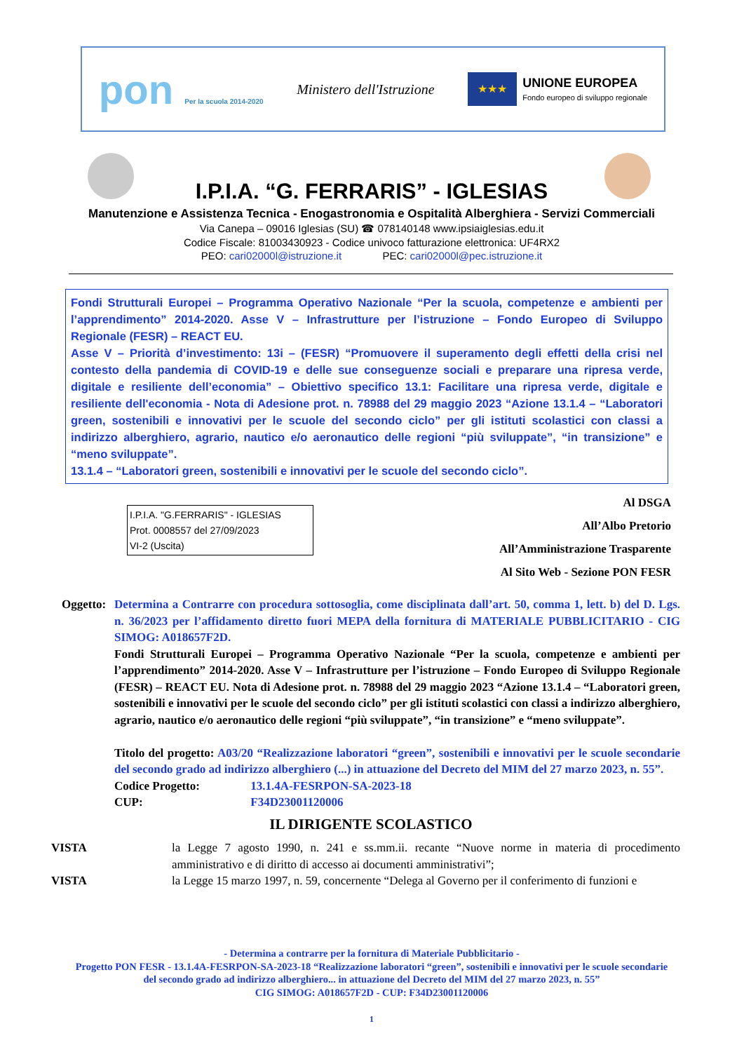pon Per la scuola 2014-2020
Ministero dell'Istruzione
★★★
UNIONE EUROPEA
Fondo europeo di sviluppo regionale
I.P.I.A. “G. FERRARIS” - IGLESIAS
Manutenzione e Assistenza Tecnica - Enogastronomia e Ospitalità Alberghiera - Servizi Commerciali
Via Canepa – 09016 Iglesias (SU) ☎ 078140148 www.ipsiaiglesias.edu.it
Codice Fiscale: 81003430923 - Codice univoco fatturazione elettronica: UF4RX2
PEO: cari02000l@istruzione.it PEC: cari02000l@pec.istruzione.it
Fondi Strutturali Europei – Programma Operativo Nazionale “Per la scuola, competenze e ambienti per l’apprendimento” 2014-2020. Asse V – Infrastrutture per l’istruzione – Fondo Europeo di Sviluppo Regionale (FESR) – REACT EU.
Asse V – Priorità d’investimento: 13i – (FESR) “Promuovere il superamento degli effetti della crisi nel contesto della pandemia di COVID-19 e delle sue conseguenze sociali e preparare una ripresa verde, digitale e resiliente dell’economia” – Obiettivo specifico 13.1: Facilitare una ripresa verde, digitale e resiliente dell'economia - Nota di Adesione prot. n. 78988 del 29 maggio 2023 “Azione 13.1.4 – “Laboratori green, sostenibili e innovativi per le scuole del secondo ciclo” per gli istituti scolastici con classi a indirizzo alberghiero, agrario, nautico e/o aeronautico delle regioni “più sviluppate”, “in transizione” e “meno sviluppate”.
13.1.4 – “Laboratori green, sostenibili e innovativi per le scuole del secondo ciclo”.
I.P.I.A. "G.FERRARIS" - IGLESIAS
Prot. 0008557 del 27/09/2023
VI-2 (Uscita)
Al DSGA
All’Albo Pretorio
All’Amministrazione Trasparente
Al Sito Web - Sezione PON FESR
Oggetto:
Determina a Contrarre con procedura sottosoglia, come disciplinata dall’art. 50, comma 1, lett. b) del D. Lgs. n. 36/2023 per l’affidamento diretto fuori MEPA della fornitura di MATERIALE PUBBLICITARIO - CIG SIMOG: A018657F2D.
Fondi Strutturali Europei – Programma Operativo Nazionale “Per la scuola, competenze e ambienti per l’apprendimento” 2014-2020. Asse V – Infrastrutture per l’istruzione – Fondo Europeo di Sviluppo Regionale (FESR) – REACT EU. Nota di Adesione prot. n. 78988 del 29 maggio 2023 “Azione 13.1.4 – “Laboratori green, sostenibili e innovativi per le scuole del secondo ciclo” per gli istituti scolastici con classi a indirizzo alberghiero, agrario, nautico e/o aeronautico delle regioni “più sviluppate”, “in transizione” e “meno sviluppate”.
Titolo del progetto: A03/20 “Realizzazione laboratori “green”, sostenibili e innovativi per le scuole secondarie del secondo grado ad indirizzo alberghiero (...) in attuazione del Decreto del MIM del 27 marzo 2023, n. 55”.
Codice Progetto: 13.1.4A-FESRPON-SA-2023-18
CUP: F34D23001120006
IL DIRIGENTE SCOLASTICO
VISTA la Legge 7 agosto 1990, n. 241 e ss.mm.ii. recante “Nuove norme in materia di procedimento amministrativo e di diritto di accesso ai documenti amministrativi”;
VISTA la Legge 15 marzo 1997, n. 59, concernente “Delega al Governo per il conferimento di funzioni e
- Determina a contrarre per la fornitura di Materiale Pubblicitario -
Progetto PON FESR - 13.1.4A-FESRPON-SA-2023-18 “Realizzazione laboratori “green”, sostenibili e innovativi per le scuole secondarie del secondo grado ad indirizzo alberghiero... in attuazione del Decreto del MIM del 27 marzo 2023, n. 55”
CIG SIMOG: A018657F2D - CUP: F34D23001120006
1